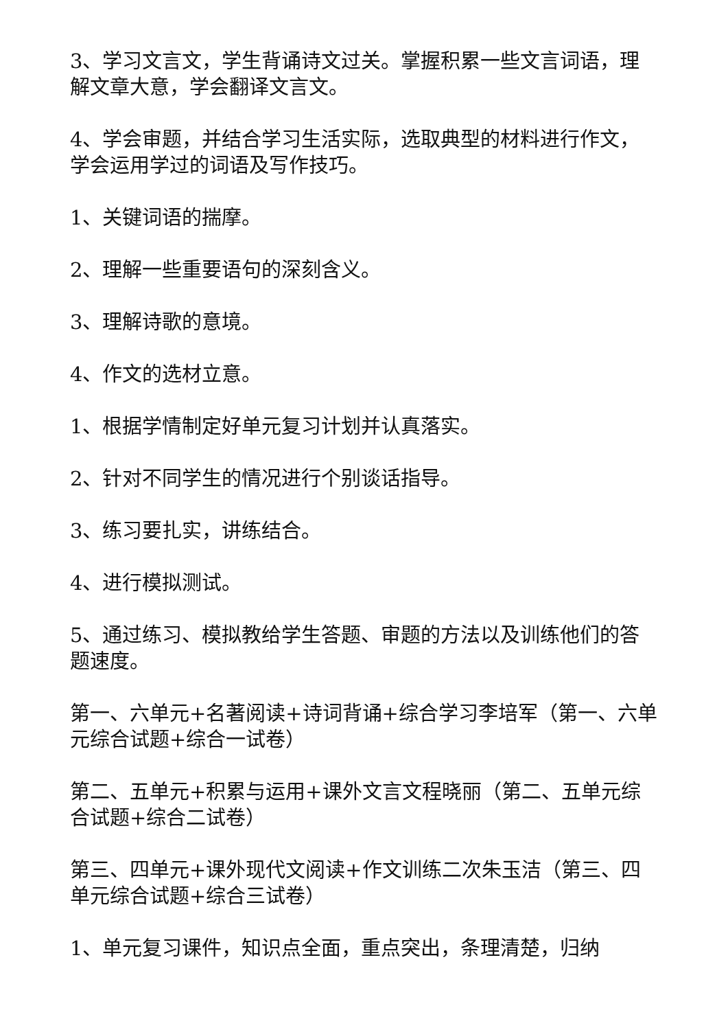3、学习文言文，学生背诵诗文过关。掌握积累一些文言词语，理解文章大意，学会翻译文言文。
4、学会审题，并结合学习生活实际，选取典型的材料进行作文，学会运用学过的词语及写作技巧。
1、关键词语的揣摩。
2、理解一些重要语句的深刻含义。
3、理解诗歌的意境。
4、作文的选材立意。
1、根据学情制定好单元复习计划并认真落实。
2、针对不同学生的情况进行个别谈话指导。
3、练习要扎实，讲练结合。
4、进行模拟测试。
5、通过练习、模拟教给学生答题、审题的方法以及训练他们的答题速度。
第一、六单元+名著阅读+诗词背诵+综合学习李培军（第一、六单元综合试题+综合一试卷）
第二、五单元+积累与运用+课外文言文程晓丽（第二、五单元综合试题+综合二试卷）
第三、四单元+课外现代文阅读+作文训练二次朱玉洁（第三、四单元综合试题+综合三试卷）
1、单元复习课件，知识点全面，重点突出，条理清楚，归纳